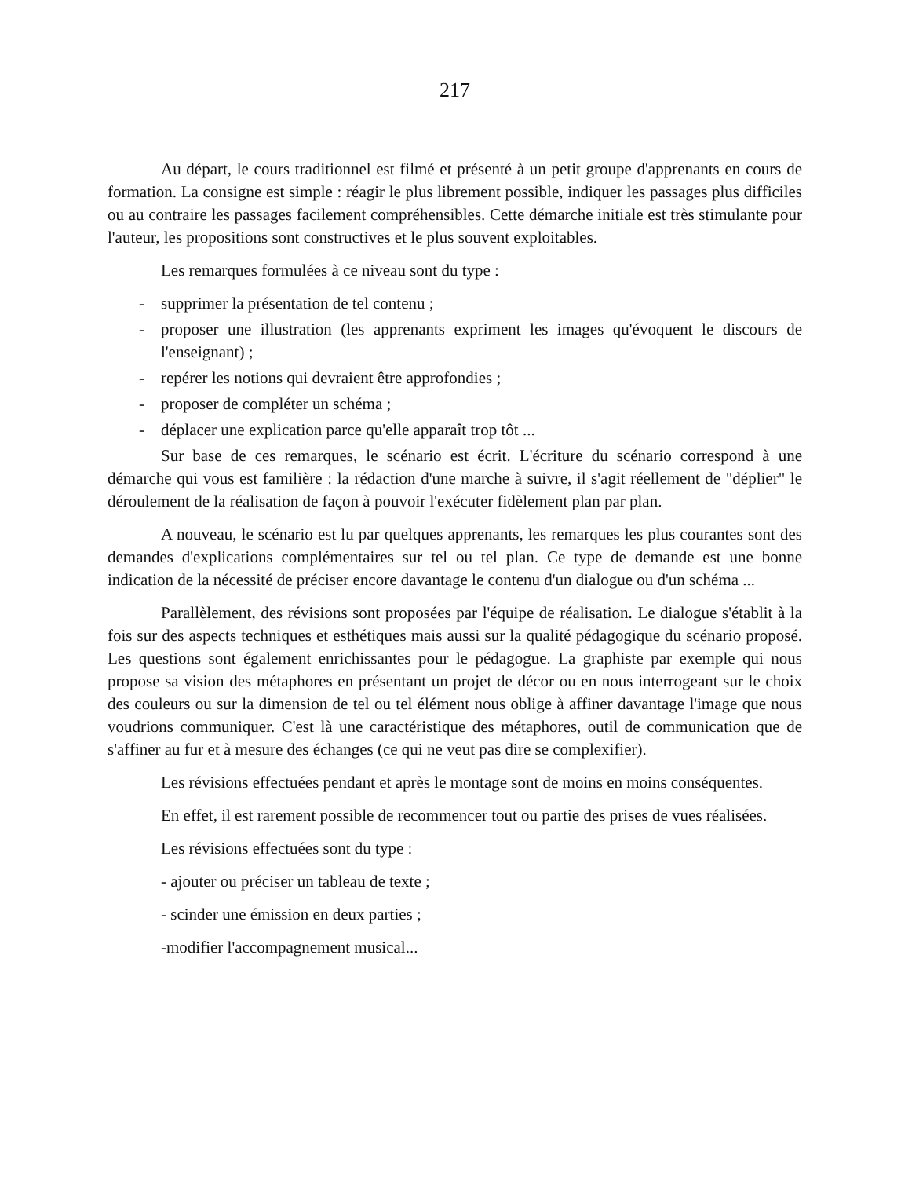217
Au départ, le cours traditionnel est filmé et présenté à un petit groupe d'apprenants en cours de formation. La consigne est simple : réagir le plus librement possible, indiquer les passages plus difficiles ou au contraire les passages facilement compréhensibles. Cette démarche initiale est très stimulante pour l'auteur, les propositions sont constructives et le plus souvent exploitables.
Les remarques formulées à ce niveau sont du type :
- supprimer la présentation de tel contenu ;
- proposer une illustration (les apprenants expriment les images qu'évoquent le discours de l'enseignant) ;
- repérer les notions qui devraient être approfondies ;
- proposer de compléter un schéma ;
- déplacer une explication parce qu'elle apparaît trop tôt ...
Sur base de ces remarques, le scénario est écrit. L'écriture du scénario correspond à une démarche qui vous est familière : la rédaction d'une marche à suivre, il s'agit réellement de "déplier" le déroulement de la réalisation de façon à pouvoir l'exécuter fidèlement plan par plan.
A nouveau, le scénario est lu par quelques apprenants, les remarques les plus courantes sont des demandes d'explications complémentaires sur tel ou tel plan. Ce type de demande est une bonne indication de la nécessité de préciser encore davantage le contenu d'un dialogue ou d'un schéma ...
Parallèlement, des révisions sont proposées par l'équipe de réalisation. Le dialogue s'établit à la fois sur des aspects techniques et esthétiques mais aussi sur la qualité pédagogique du scénario proposé. Les questions sont également enrichissantes pour le pédagogue. La graphiste par exemple qui nous propose sa vision des métaphores en présentant un projet de décor ou en nous interrogeant sur le choix des couleurs ou sur la dimension de tel ou tel élément nous oblige à affiner davantage l'image que nous voudrions communiquer. C'est là une caractéristique des métaphores, outil de communication que de s'affiner au fur et à mesure des échanges (ce qui ne veut pas dire se complexifier).
Les révisions effectuées pendant et après le montage sont de moins en moins conséquentes.
En effet, il est rarement possible de recommencer tout ou partie des prises de vues réalisées.
Les révisions effectuées sont du type :
- ajouter ou préciser un tableau de texte ;
- scinder une émission en deux parties ;
-modifier l'accompagnement musical...